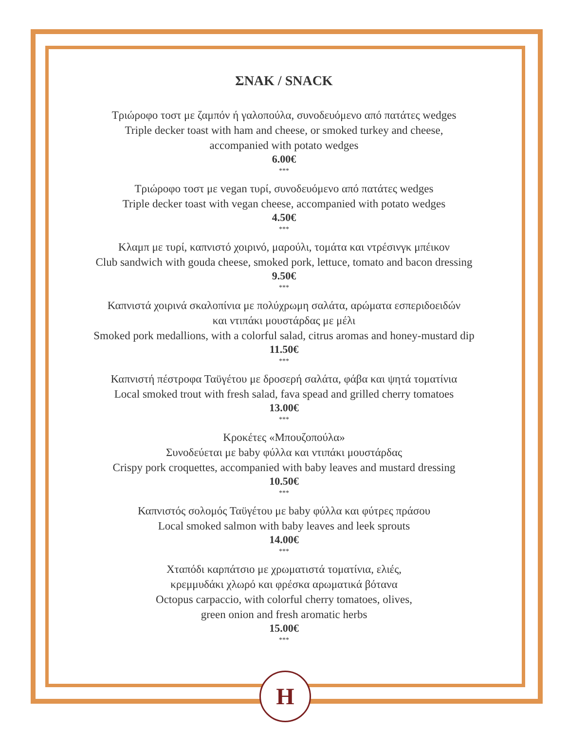ΣΝΑΚ / SNACK
Τριώροφο τοστ με ζαμπόν ή γαλοπούλα, συνοδευόμενο από πατάτες wedges
Triple decker toast with ham and cheese, or smoked turkey and cheese,
accompanied with potato wedges
6.00€
***
Τριώροφο τοστ με vegan τυρί, συνοδευόμενο από πατάτες wedges
Triple decker toast with vegan cheese, accompanied with potato wedges
4.50€
***
Κλαμπ με τυρί, καπνιστό χοιρινό, μαρούλι, τομάτα και ντρέσινγκ μπέικον
Club sandwich with gouda cheese, smoked pork, lettuce, tomato and bacon dressing
9.50€
***
Καπνιστά χοιρινά σκαλοπίνια με πολύχρωμη σαλάτα, αρώματα εσπεριδοειδών
και ντιπάκι μουστάρδας με μέλι
Smoked pork medallions, with a colorful salad, citrus aromas and honey-mustard dip
11.50€
***
Καπνιστή πέστροφα Ταϋγέτου με δροσερή σαλάτα, φάβα και ψητά τοματίνια
Local smoked trout with fresh salad, fava spead and grilled cherry tomatoes
13.00€
***
Κροκέτες «Μπουζοπούλα»
Συνοδεύεται με baby φύλλα και ντιπάκι μουστάρδας
Crispy pork croquettes, accompanied with baby leaves and mustard dressing
10.50€
***
Καπνιστός σολομός Ταϋγέτου με baby φύλλα και φύτρες πράσου
Local smoked salmon with baby leaves and leek sprouts
14.00€
***
Χταπόδι καρπάτσιο με χρωματιστά τοματίνια, ελιές,
κρεμμυδάκι χλωρό και φρέσκα αρωματικά βότανα
Octopus carpaccio, with colorful cherry tomatoes, olives,
green onion and fresh aromatic herbs
15.00€
***
H